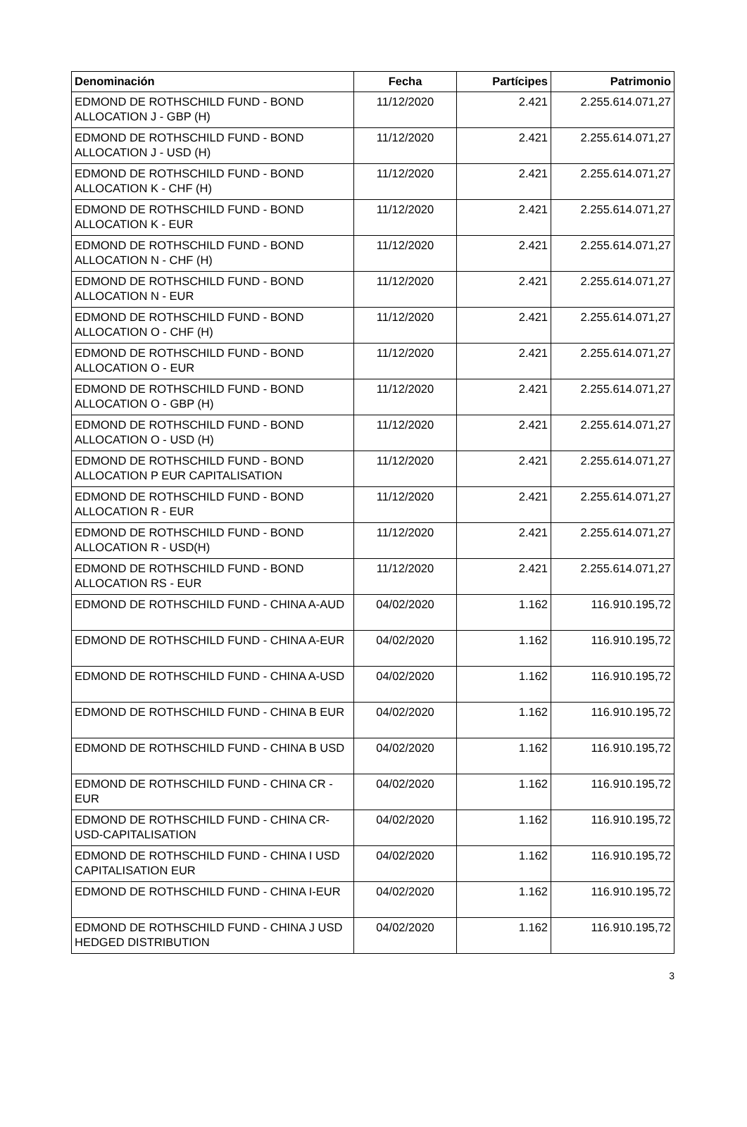| Denominación | Fecha | Partícipes | Patrimonio |
| --- | --- | --- | --- |
| EDMOND DE ROTHSCHILD FUND - BOND ALLOCATION J - GBP (H) | 11/12/2020 | 2.421 | 2.255.614.071,27 |
| EDMOND DE ROTHSCHILD FUND - BOND ALLOCATION J - USD (H) | 11/12/2020 | 2.421 | 2.255.614.071,27 |
| EDMOND DE ROTHSCHILD FUND - BOND ALLOCATION K - CHF (H) | 11/12/2020 | 2.421 | 2.255.614.071,27 |
| EDMOND DE ROTHSCHILD FUND - BOND ALLOCATION K - EUR | 11/12/2020 | 2.421 | 2.255.614.071,27 |
| EDMOND DE ROTHSCHILD FUND - BOND ALLOCATION N - CHF (H) | 11/12/2020 | 2.421 | 2.255.614.071,27 |
| EDMOND DE ROTHSCHILD FUND - BOND ALLOCATION N - EUR | 11/12/2020 | 2.421 | 2.255.614.071,27 |
| EDMOND DE ROTHSCHILD FUND - BOND ALLOCATION O - CHF (H) | 11/12/2020 | 2.421 | 2.255.614.071,27 |
| EDMOND DE ROTHSCHILD FUND - BOND ALLOCATION O - EUR | 11/12/2020 | 2.421 | 2.255.614.071,27 |
| EDMOND DE ROTHSCHILD FUND - BOND ALLOCATION O - GBP (H) | 11/12/2020 | 2.421 | 2.255.614.071,27 |
| EDMOND DE ROTHSCHILD FUND - BOND ALLOCATION O - USD (H) | 11/12/2020 | 2.421 | 2.255.614.071,27 |
| EDMOND DE ROTHSCHILD FUND - BOND ALLOCATION P EUR CAPITALISATION | 11/12/2020 | 2.421 | 2.255.614.071,27 |
| EDMOND DE ROTHSCHILD FUND - BOND ALLOCATION R - EUR | 11/12/2020 | 2.421 | 2.255.614.071,27 |
| EDMOND DE ROTHSCHILD FUND - BOND ALLOCATION R - USD(H) | 11/12/2020 | 2.421 | 2.255.614.071,27 |
| EDMOND DE ROTHSCHILD FUND - BOND ALLOCATION RS - EUR | 11/12/2020 | 2.421 | 2.255.614.071,27 |
| EDMOND DE ROTHSCHILD FUND - CHINA A-AUD | 04/02/2020 | 1.162 | 116.910.195,72 |
| EDMOND DE ROTHSCHILD FUND - CHINA A-EUR | 04/02/2020 | 1.162 | 116.910.195,72 |
| EDMOND DE ROTHSCHILD FUND - CHINA A-USD | 04/02/2020 | 1.162 | 116.910.195,72 |
| EDMOND DE ROTHSCHILD FUND - CHINA B EUR | 04/02/2020 | 1.162 | 116.910.195,72 |
| EDMOND DE ROTHSCHILD FUND - CHINA B USD | 04/02/2020 | 1.162 | 116.910.195,72 |
| EDMOND DE ROTHSCHILD FUND - CHINA CR - EUR | 04/02/2020 | 1.162 | 116.910.195,72 |
| EDMOND DE ROTHSCHILD FUND - CHINA CR-USD-CAPITALISATION | 04/02/2020 | 1.162 | 116.910.195,72 |
| EDMOND DE ROTHSCHILD FUND - CHINA I USD CAPITALISATION EUR | 04/02/2020 | 1.162 | 116.910.195,72 |
| EDMOND DE ROTHSCHILD FUND - CHINA I-EUR | 04/02/2020 | 1.162 | 116.910.195,72 |
| EDMOND DE ROTHSCHILD FUND - CHINA J USD HEDGED DISTRIBUTION | 04/02/2020 | 1.162 | 116.910.195,72 |
3